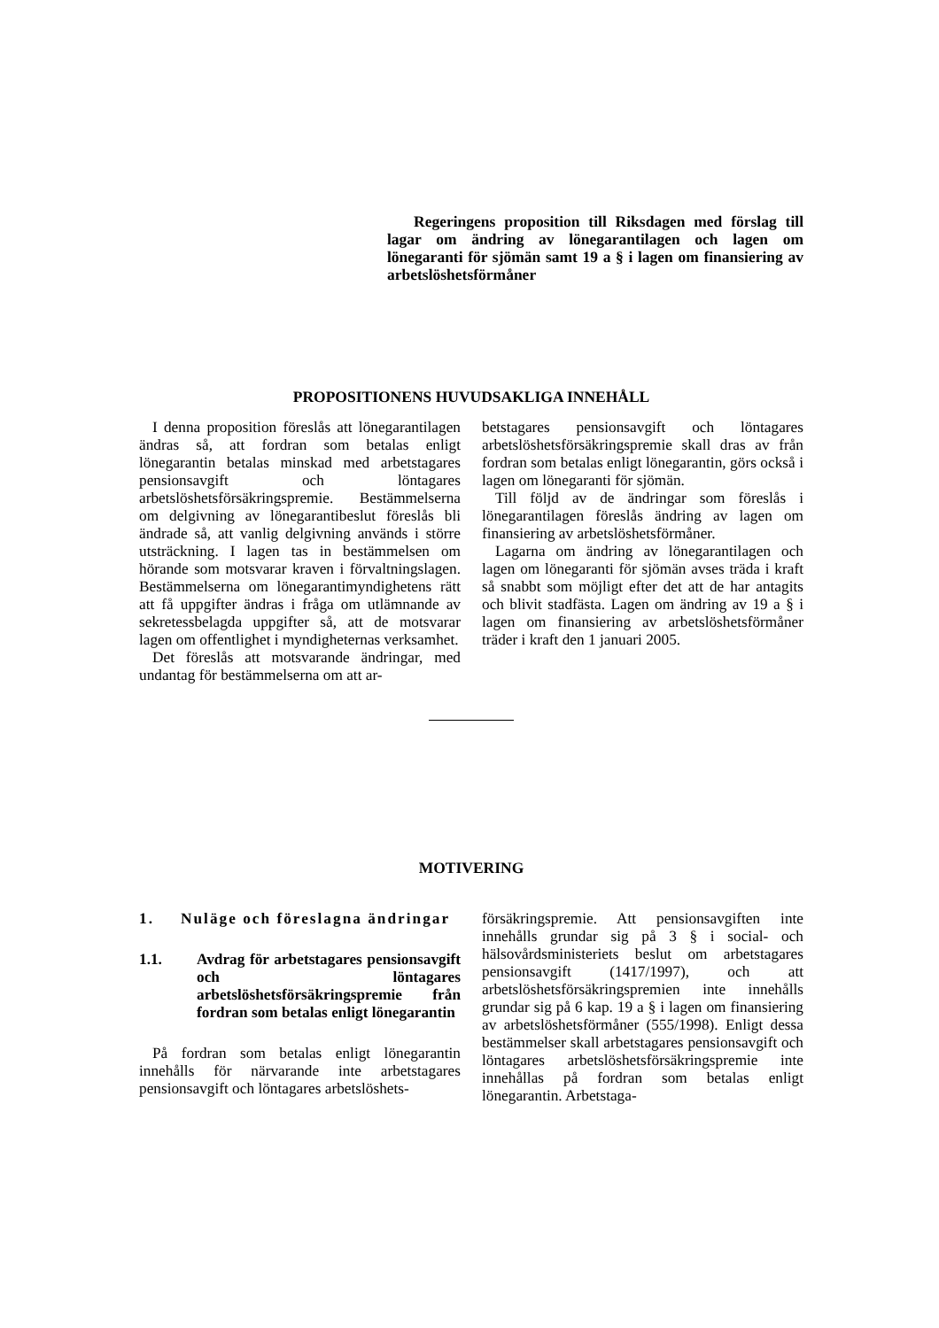Regeringens proposition till Riksdagen med förslag till lagar om ändring av lönegarantilagen och lagen om lönegaranti för sjömän samt 19 a § i lagen om finansiering av arbetslöshetsförmåner
PROPOSITIONENS HUVUDSAKLIGA INNEHÅLL
I denna proposition föreslås att lönegarantilagen ändras så, att fordran som betalas enligt lönegarantin betalas minskad med arbetstagares pensionsavgift och löntagares arbetslöshetsförsäkringspremie. Bestämmelserna om delgivning av lönegarantibeslut föreslås bli ändrade så, att vanlig delgivning används i större utsträckning. I lagen tas in bestämmelsen om hörande som motsvarar kraven i förvaltningslagen. Bestämmelserna om lönegarantimyndighetens rätt att få uppgifter ändras i fråga om utlämnande av sekretessbelagda uppgifter så, att de motsvarar lagen om offentlighet i myndigheternas verksamhet.
Det föreslås att motsvarande ändringar, med undantag för bestämmelserna om att ar-
betstagares pensionsavgift och löntagares arbetslöshetsförsäkringspremie skall dras av från fordran som betalas enligt lönegarantin, görs också i lagen om lönegaranti för sjömän.
Till följd av de ändringar som föreslås i lönegarantilagen föreslås ändring av lagen om finansiering av arbetslöshetsförmåner.
Lagarna om ändring av lönegarantilagen och lagen om lönegaranti för sjömän avses träda i kraft så snabbt som möjligt efter det att de har antagits och blivit stadfästa. Lagen om ändring av 19 a § i lagen om finansiering av arbetslöshetsförmåner träder i kraft den 1 januari 2005.
MOTIVERING
1. Nuläge och föreslagna ändringar
1.1. Avdrag för arbetstagares pensionsavgift och löntagares arbetslöshetsförsäkringspremie från fordran som betalas enligt lönegarantin
På fordran som betalas enligt lönegarantin innehålls för närvarande inte arbetstagares pensionsavgift och löntagares arbetslöshets-
försäkringspremie. Att pensionsavgiften inte innehålls grundar sig på 3 § i social- och hälsovårdsministeriets beslut om arbetstagares pensionsavgift (1417/1997), och att arbetslöshetsförsäkringspremien inte innehålls grundar sig på 6 kap. 19 a § i lagen om finansiering av arbetslöshetsförmåner (555/1998). Enligt dessa bestämmelser skall arbetstagares pensionsavgift och löntagares arbetslöshetsförsäkringspremie inte innehållas på fordran som betalas enligt lönegarantin. Arbetstaga-